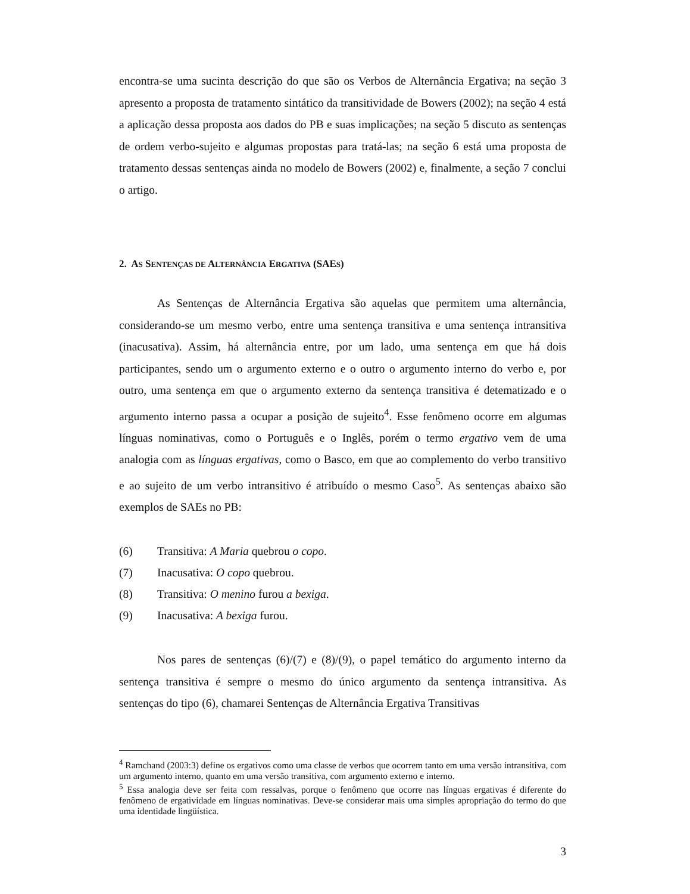encontra-se uma sucinta descrição do que são os Verbos de Alternância Ergativa; na seção 3 apresento a proposta de tratamento sintático da transitividade de Bowers (2002); na seção 4 está a aplicação dessa proposta aos dados do PB e suas implicações; na seção 5 discuto as sentenças de ordem verbo-sujeito e algumas propostas para tratá-las; na seção 6 está uma proposta de tratamento dessas sentenças ainda no modelo de Bowers (2002) e, finalmente, a seção 7 conclui o artigo.
2. AS SENTENÇAS DE ALTERNÂNCIA ERGATIVA (SAES)
As Sentenças de Alternância Ergativa são aquelas que permitem uma alternância, considerando-se um mesmo verbo, entre uma sentença transitiva e uma sentença intransitiva (inacusativa). Assim, há alternância entre, por um lado, uma sentença em que há dois participantes, sendo um o argumento externo e o outro o argumento interno do verbo e, por outro, uma sentença em que o argumento externo da sentença transitiva é detematizado e o argumento interno passa a ocupar a posição de sujeito<sup>4</sup>. Esse fenômeno ocorre em algumas línguas nominativas, como o Português e o Inglês, porém o termo ergativo vem de uma analogia com as línguas ergativas, como o Basco, em que ao complemento do verbo transitivo e ao sujeito de um verbo intransitivo é atribuído o mesmo Caso<sup>5</sup>. As sentenças abaixo são exemplos de SAEs no PB:
(6) Transitiva: A Maria quebrou o copo.
(7) Inacusativa: O copo quebrou.
(8) Transitiva: O menino furou a bexiga.
(9) Inacusativa: A bexiga furou.
Nos pares de sentenças (6)/(7) e (8)/(9), o papel temático do argumento interno da sentença transitiva é sempre o mesmo do único argumento da sentença intransitiva. As sentenças do tipo (6), chamarei Sentenças de Alternância Ergativa Transitivas
<sup>4</sup> Ramchand (2003:3) define os ergativos como uma classe de verbos que ocorrem tanto em uma versão intransitiva, com um argumento interno, quanto em uma versão transitiva, com argumento externo e interno.
<sup>5</sup> Essa analogia deve ser feita com ressalvas, porque o fenômeno que ocorre nas línguas ergativas é diferente do fenômeno de ergatividade em línguas nominativas. Deve-se considerar mais uma simples apropriação do termo do que uma identidade lingüística.
3